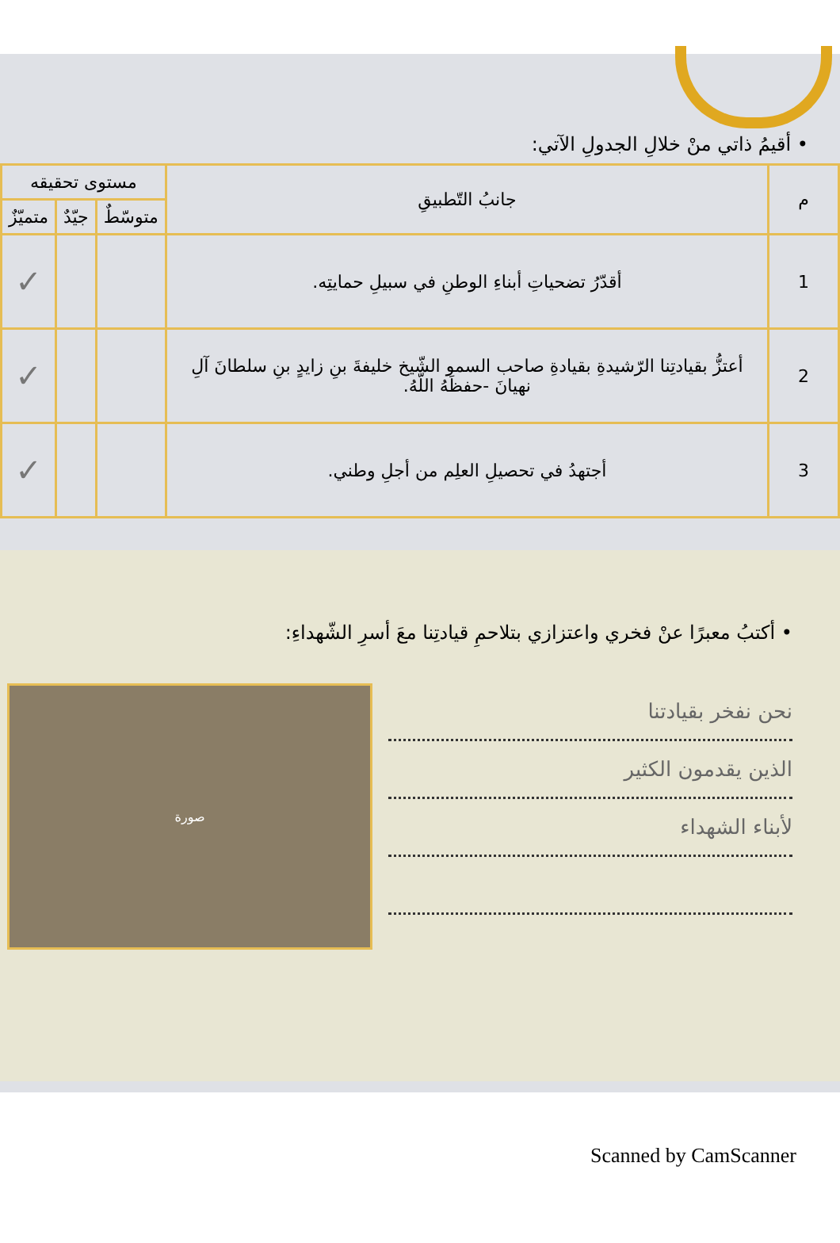• أقيمُ ذاتي منْ خلالِ الجدولِ الآتي:
| م | جانبُ التّطبيقِ | مستوى تحقيقه | | |
| --- | --- | --- | --- | --- |
| | | متوسّطٌ | جيّدٌ | متميّزٌ |
| 1 | أقدّرُ تضحياتِ أبناءِ الوطنِ في سبيلِ حمايتِه. | | | ✓ |
| 2 | أعتزُّ بقيادتِنا الرّشيدةِ بقيادةِ صاحب السمو الشّيخ خليفةَ بنِ زايدٍ بنِ سلطانَ آلِ نهيانَ -حفظَهُ اللّهُ. | | | ✓ |
| 3 | أجتهدُ في تحصيلِ العلِم من أجلِ وطني. | | | ✓ |
• أكتبُ معبرًا عنْ فخري واعتزازي بتلاحمِ قيادتِنا معَ أسرِ الشّهداءِ:
نحن نفخر بقيادتنا
الذين يقدمون الكثير
لأبناء الشهداء
صورة
Scanned by CamScanner